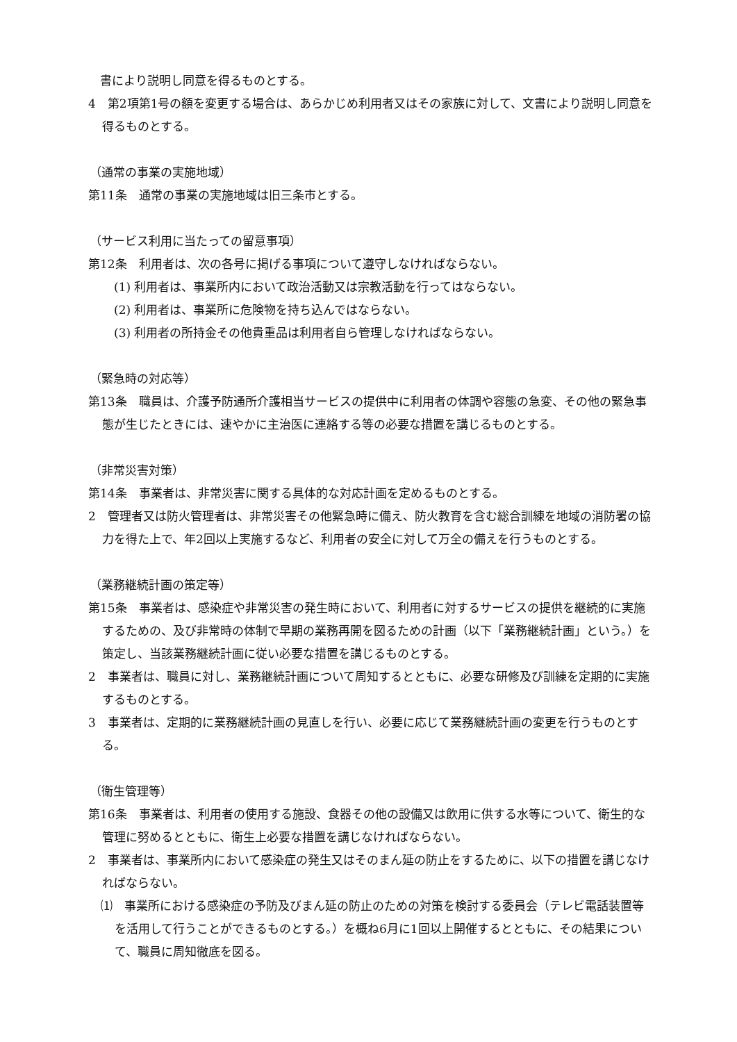書により説明し同意を得るものとする。
4　第2項第1号の額を変更する場合は、あらかじめ利用者又はその家族に対して、文書により説明し同意を得るものとする。
（通常の事業の実施地域）
第11条　通常の事業の実施地域は旧三条市とする。
（サービス利用に当たっての留意事項）
第12条　利用者は、次の各号に掲げる事項について遵守しなければならない。
(1) 利用者は、事業所内において政治活動又は宗教活動を行ってはならない。
(2) 利用者は、事業所に危険物を持ち込んではならない。
(3) 利用者の所持金その他貴重品は利用者自ら管理しなければならない。
（緊急時の対応等）
第13条　職員は、介護予防通所介護相当サービスの提供中に利用者の体調や容態の急変、その他の緊急事態が生じたときには、速やかに主治医に連絡する等の必要な措置を講じるものとする。
（非常災害対策）
第14条　事業者は、非常災害に関する具体的な対応計画を定めるものとする。
2　管理者又は防火管理者は、非常災害その他緊急時に備え、防火教育を含む総合訓練を地域の消防署の協力を得た上で、年2回以上実施するなど、利用者の安全に対して万全の備えを行うものとする。
（業務継続計画の策定等）
第15条　事業者は、感染症や非常災害の発生時において、利用者に対するサービスの提供を継続的に実施するための、及び非常時の体制で早期の業務再開を図るための計画（以下「業務継続計画」という。）を策定し、当該業務継続計画に従い必要な措置を講じるものとする。
2　事業者は、職員に対し、業務継続計画について周知するとともに、必要な研修及び訓練を定期的に実施するものとする。
3　事業者は、定期的に業務継続計画の見直しを行い、必要に応じて業務継続計画の変更を行うものとする。
（衛生管理等）
第16条　事業者は、利用者の使用する施設、食器その他の設備又は飲用に供する水等について、衛生的な管理に努めるとともに、衛生上必要な措置を講じなければならない。
2　事業者は、事業所内において感染症の発生又はそのまん延の防止をするために、以下の措置を講じなければならない。
⑴　事業所における感染症の予防及びまん延の防止のための対策を検討する委員会（テレビ電話装置等を活用して行うことができるものとする。）を概ね6月に1回以上開催するとともに、その結果について、職員に周知徹底を図る。